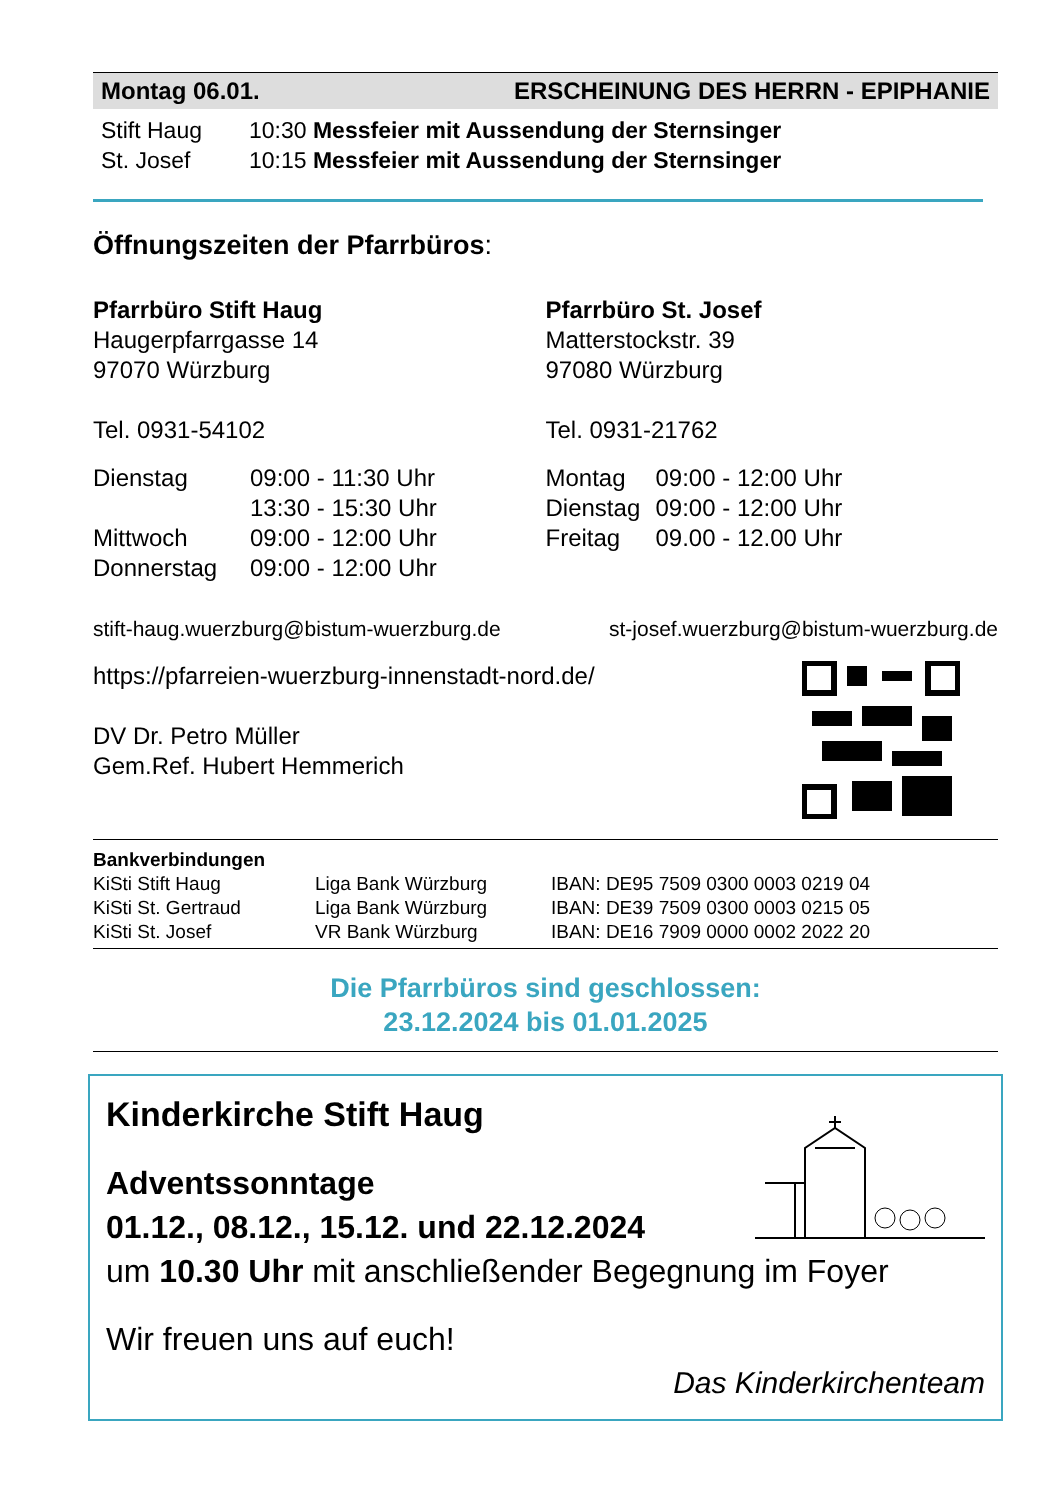Montag 06.01. ERSCHEINUNG DES HERRN - EPIPHANIE
Stift Haug 10:30 Messfeier mit Aussendung der Sternsinger
St. Josef 10:15 Messfeier mit Aussendung der Sternsinger
Öffnungszeiten der Pfarrbüros:
Pfarrbüro Stift Haug
Haugerpfarrgasse 14
97070 Würzburg
Tel. 0931-54102
| Dienstag | 09:00 - 11:30 Uhr |
| | 13:30 - 15:30 Uhr |
| Mittwoch | 09:00 - 12:00 Uhr |
| Donnerstag | 09:00 - 12:00 Uhr |
Pfarrbüro St. Josef
Matterstockstr. 39
97080 Würzburg
Tel. 0931-21762
| Montag | 09:00 - 12:00 Uhr |
| Dienstag | 09:00 - 12:00 Uhr |
| Freitag | 09.00 - 12.00 Uhr |
stift-haug.wuerzburg@bistum-wuerzburg.de st-josef.wuerzburg@bistum-wuerzburg.de
https://pfarreien-wuerzburg-innenstadt-nord.de/
DV Dr. Petro Müller
Gem.Ref. Hubert Hemmerich
Bankverbindungen
| KiSti Stift Haug | Liga Bank Würzburg | IBAN: DE95 7509 0300 0003 0219 04 |
| KiSti St. Gertraud | Liga Bank Würzburg | IBAN: DE39 7509 0300 0003 0215 05 |
| KiSti St. Josef | VR Bank Würzburg | IBAN: DE16 7909 0000 0002 2022 20 |
Die Pfarrbüros sind geschlossen:
23.12.2024 bis 01.01.2025
Kinderkirche Stift Haug
Adventssonntage
01.12., 08.12., 15.12. und 22.12.2024
um 10.30 Uhr mit anschließender Begegnung im Foyer
Wir freuen uns auf euch!
Das Kinderkirchenteam